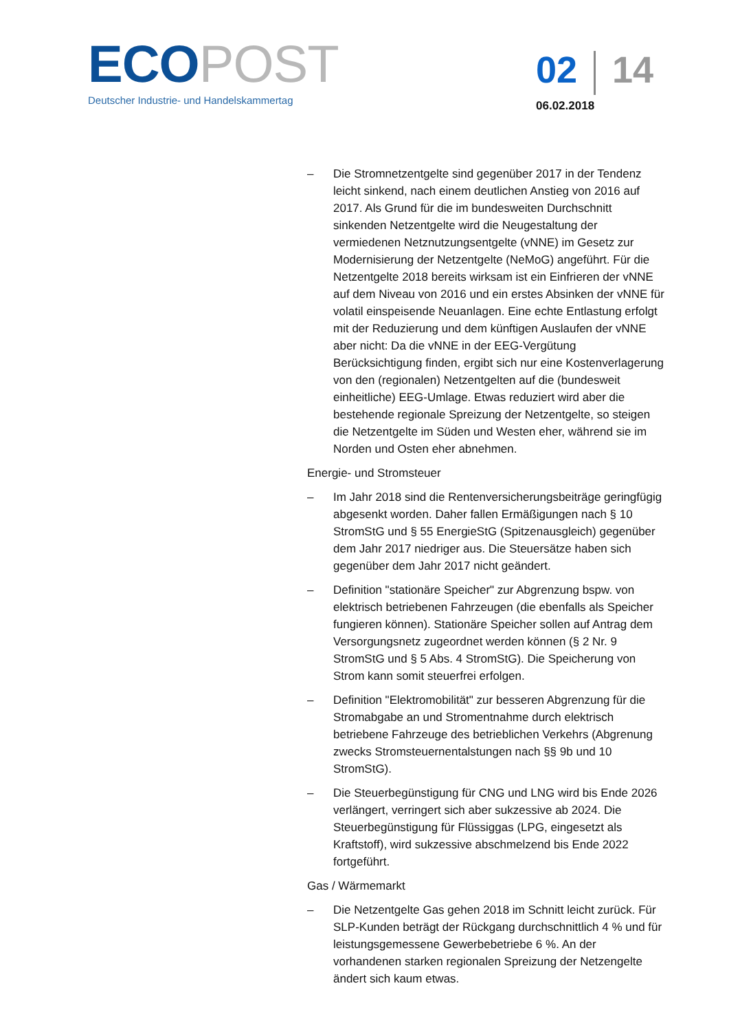ECO POST
Deutscher Industrie- und Handelskammertag
02 14
06.02.2018
– Die Stromnetzentgelte sind gegenüber 2017 in der Tendenz leicht sinkend, nach einem deutlichen Anstieg von 2016 auf 2017. Als Grund für die im bundesweiten Durchschnitt sinkenden Netzentgelte wird die Neugestaltung der vermiedenen Netznutzungsentgelte (vNNE) im Gesetz zur Modernisierung der Netzentgelte (NeMoG) angeführt. Für die Netzentgelte 2018 bereits wirksam ist ein Einfrieren der vNNE auf dem Niveau von 2016 und ein erstes Absinken der vNNE für volatil einspeisende Neuanlagen. Eine echte Entlastung erfolgt mit der Reduzierung und dem künftigen Auslaufen der vNNE aber nicht: Da die vNNE in der EEG-Vergütung Berücksichtigung finden, ergibt sich nur eine Kostenverlagerung von den (regionalen) Netzentgelten auf die (bundesweit einheitliche) EEG-Umlage. Etwas reduziert wird aber die bestehende regionale Spreizung der Netzentgelte, so steigen die Netzentgelte im Süden und Westen eher, während sie im Norden und Osten eher abnehmen.
Energie- und Stromsteuer
– Im Jahr 2018 sind die Rentenversicherungsbeiträge geringfügig abgesenkt worden. Daher fallen Ermäßigungen nach § 10 StromStG und § 55 EnergieStG (Spitzenausgleich) gegenüber dem Jahr 2017 niedriger aus. Die Steuersätze haben sich gegenüber dem Jahr 2017 nicht geändert.
– Definition "stationäre Speicher" zur Abgrenzung bspw. von elektrisch betriebenen Fahrzeugen (die ebenfalls als Speicher fungieren können). Stationäre Speicher sollen auf Antrag dem Versorgungsnetz zugeordnet werden können (§ 2 Nr. 9 StromStG und § 5 Abs. 4 StromStG). Die Speicherung von Strom kann somit steuerfrei erfolgen.
– Definition "Elektromobilität" zur besseren Abgrenzung für die Stromabgabe an und Stromentnahme durch elektrisch betriebene Fahrzeuge des betrieblichen Verkehrs (Abgrenung zwecks Stromsteuernentalstungen nach §§ 9b und 10 StromStG).
– Die Steuerbegünstigung für CNG und LNG wird bis Ende 2026 verlängert, verringert sich aber sukzessive ab 2024. Die Steuerbegünstigung für Flüssiggas (LPG, eingesetzt als Kraftstoff), wird sukzessive abschmelzend bis Ende 2022 fortgeführt.
Gas / Wärmemarkt
– Die Netzentgelte Gas gehen 2018 im Schnitt leicht zurück. Für SLP-Kunden beträgt der Rückgang durchschnittlich 4 % und für leistungsgemessene Gewerbebetriebe 6 %. An der vorhandenen starken regionalen Spreizung der Netzengelte ändert sich kaum etwas.